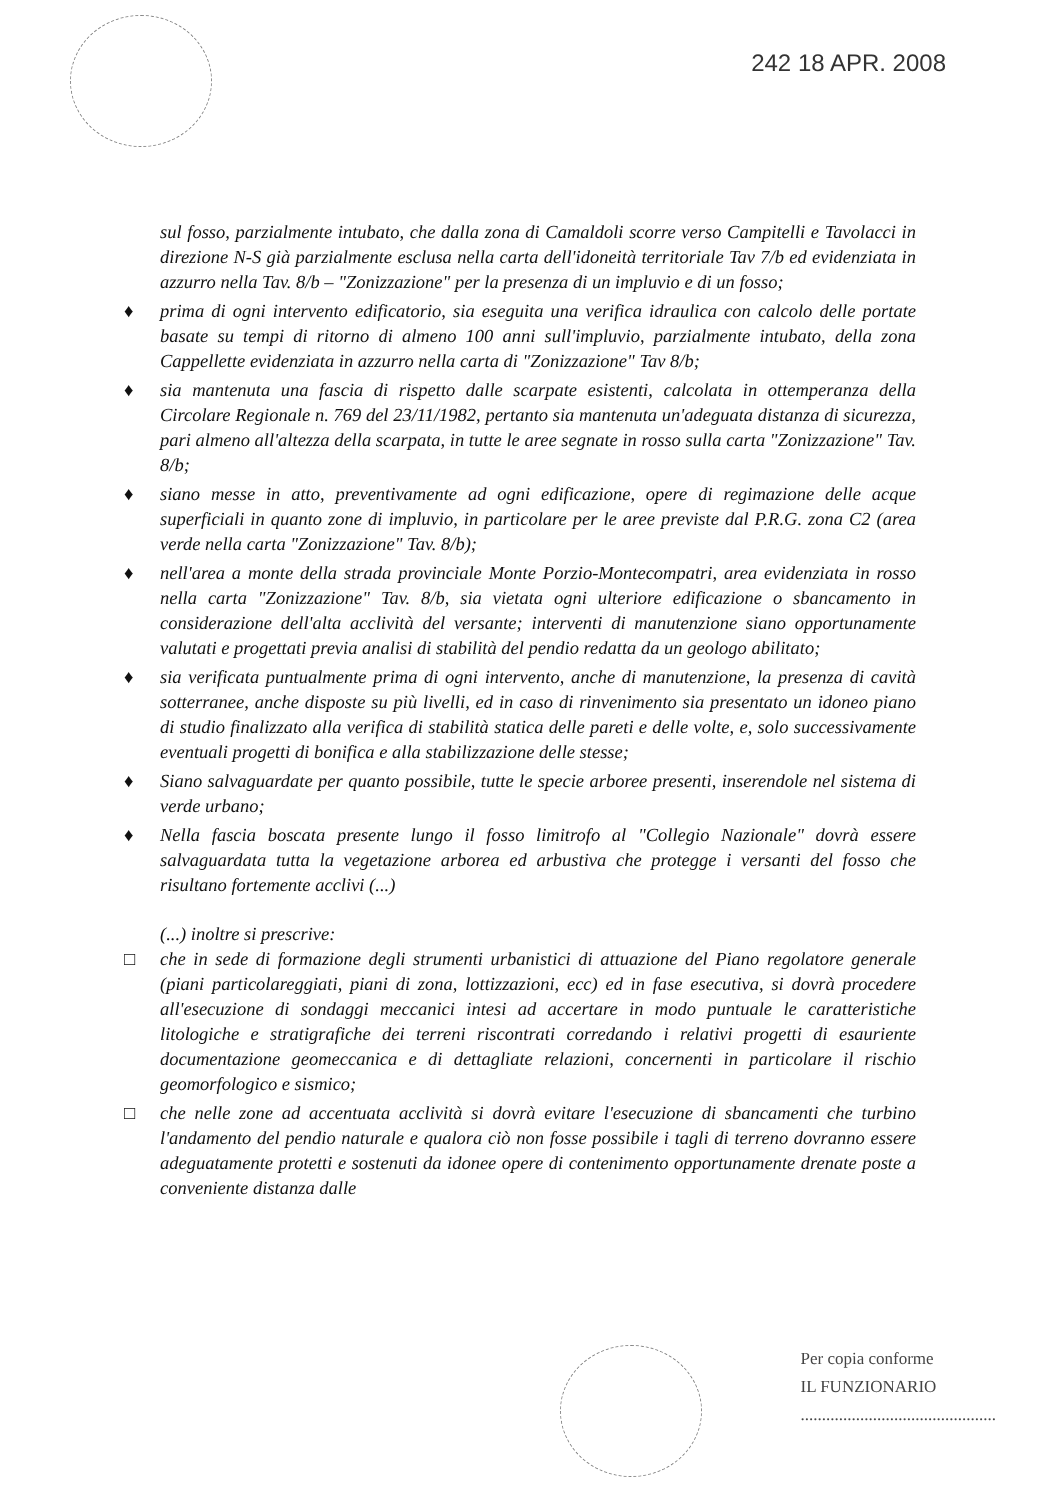242 18 APR. 2008
sul fosso, parzialmente intubato, che dalla zona di Camaldoli scorre verso Campitelli e Tavolacci in direzione N-S già parzialmente esclusa nella carta dell'idoneità territoriale Tav 7/b ed evidenziata in azzurro nella Tav. 8/b – "Zonizzazione" per la presenza di un impluvio e di un fosso;
♦ prima di ogni intervento edificatorio, sia eseguita una verifica idraulica con calcolo delle portate basate su tempi di ritorno di almeno 100 anni sull'impluvio, parzialmente intubato, della zona Cappellette evidenziata in azzurro nella carta di "Zonizzazione" Tav 8/b;
♦ sia mantenuta una fascia di rispetto dalle scarpate esistenti, calcolata in ottemperanza della Circolare Regionale n. 769 del 23/11/1982, pertanto sia mantenuta un'adeguata distanza di sicurezza, pari almeno all'altezza della scarpata, in tutte le aree segnate in rosso sulla carta "Zonizzazione" Tav. 8/b;
♦ siano messe in atto, preventivamente ad ogni edificazione, opere di regimazione delle acque superficiali in quanto zone di impluvio, in particolare per le aree previste dal P.R.G. zona C2 (area verde nella carta "Zonizzazione" Tav. 8/b);
♦ nell'area a monte della strada provinciale Monte Porzio-Montecompatri, area evidenziata in rosso nella carta "Zonizzazione" Tav. 8/b, sia vietata ogni ulteriore edificazione o sbancamento in considerazione dell'alta acclività del versante; interventi di manutenzione siano opportunamente valutati e progettati previa analisi di stabilità del pendio redatta da un geologo abilitato;
♦ sia verificata puntualmente prima di ogni intervento, anche di manutenzione, la presenza di cavità sotterranee, anche disposte su più livelli, ed in caso di rinvenimento sia presentato un idoneo piano di studio finalizzato alla verifica di stabilità statica delle pareti e delle volte, e, solo successivamente eventuali progetti di bonifica e alla stabilizzazione delle stesse;
♦ Siano salvaguardate per quanto possibile, tutte le specie arboree presenti, inserendole nel sistema di verde urbano;
♦ Nella fascia boscata presente lungo il fosso limitrofo al "Collegio Nazionale" dovrà essere salvaguardata tutta la vegetazione arborea ed arbustiva che protegge i versanti del fosso che risultano fortemente acclivi (...)
(...) inoltre si prescrive:
□ che in sede di formazione degli strumenti urbanistici di attuazione del Piano regolatore generale (piani particolareggiati, piani di zona, lottizzazioni, ecc) ed in fase esecutiva, si dovrà procedere all'esecuzione di sondaggi meccanici intesi ad accertare in modo puntuale le caratteristiche litologiche e stratigrafiche dei terreni riscontrati corredando i relativi progetti di esauriente documentazione geomeccanica e di dettagliate relazioni, concernenti in particolare il rischio geomorfologico e sismico;
□ che nelle zone ad accentuata acclività si dovrà evitare l'esecuzione di sbancamenti che turbino l'andamento del pendio naturale e qualora ciò non fosse possibile i tagli di terreno dovranno essere adeguatamente protetti e sostenuti da idonee opere di contenimento opportunamente drenate poste a conveniente distanza dalle
Per copia conforme
IL FUNZIONARIO
..............................................